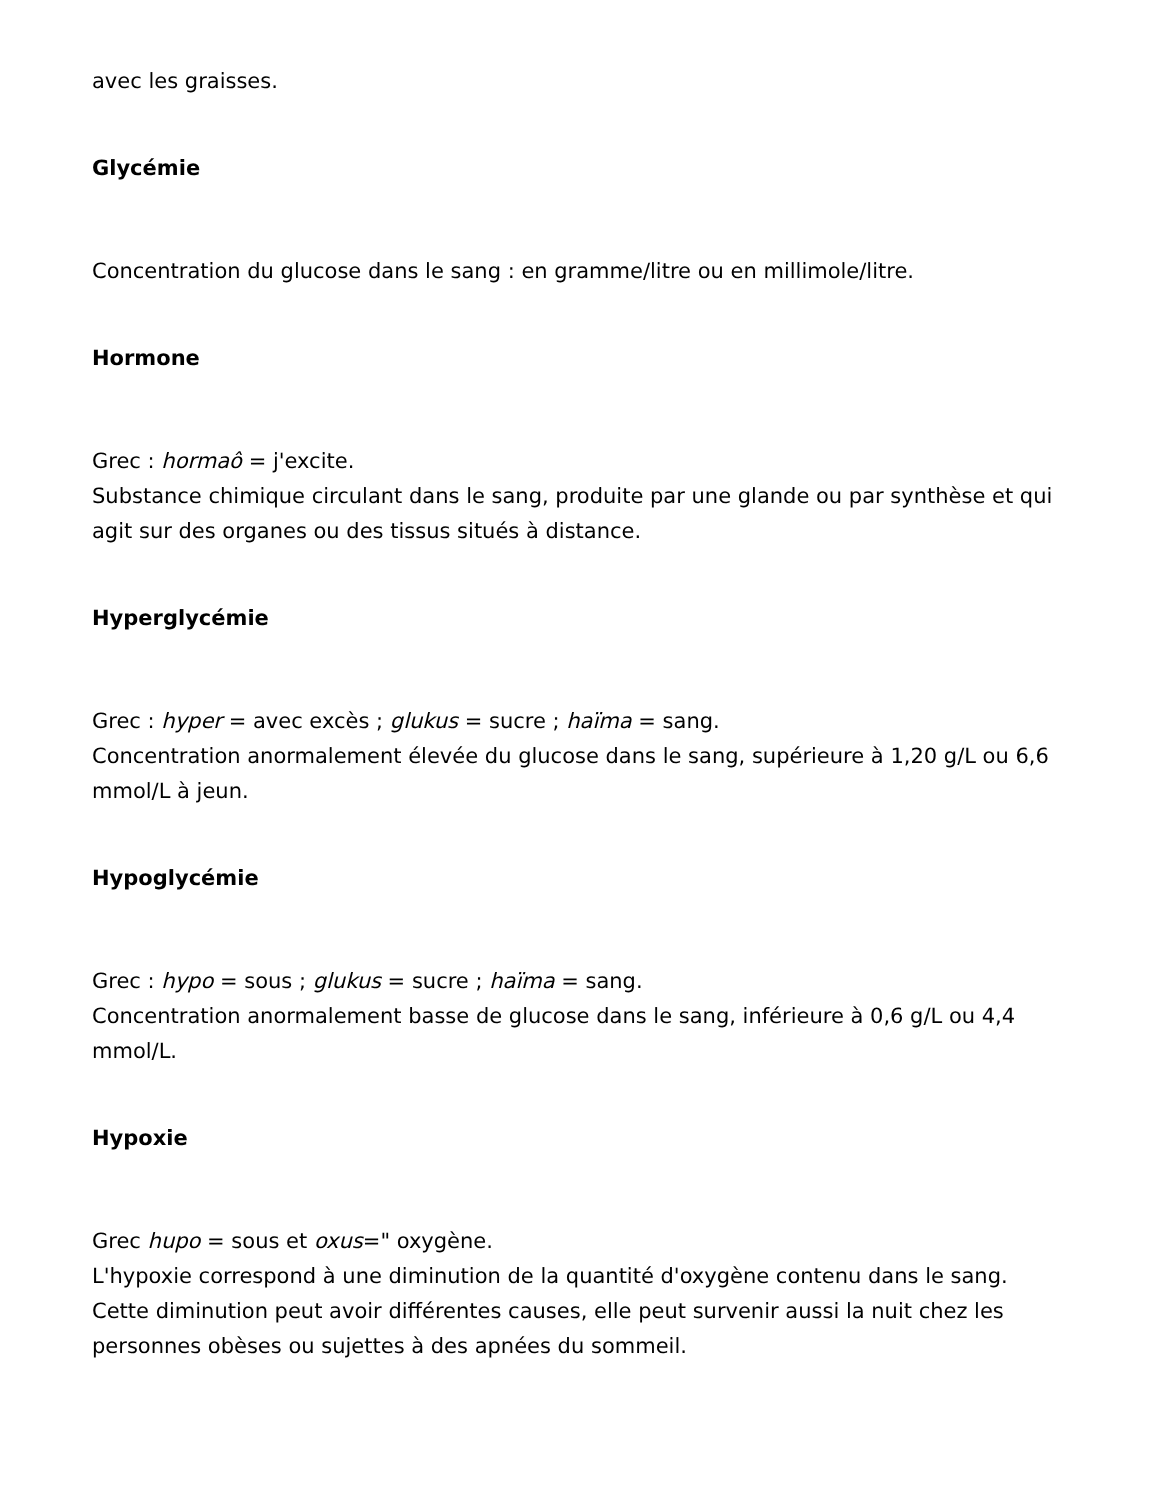avec les graisses.
Glycémie
Concentration du glucose dans le sang : en gramme/litre ou en millimole/litre.
Hormone
Grec : hormaô = j'excite.
Substance chimique circulant dans le sang, produite par une glande ou par synthèse et qui agit sur des organes ou des tissus situés à distance.
Hyperglycémie
Grec : hyper = avec excès ; glukus = sucre ; haïma = sang.
Concentration anormalement élevée du glucose dans le sang, supérieure à 1,20 g/L ou 6,6 mmol/L à jeun.
Hypoglycémie
Grec : hypo = sous ; glukus = sucre ; haïma = sang.
Concentration anormalement basse de glucose dans le sang, inférieure à 0,6 g/L ou 4,4 mmol/L.
Hypoxie
Grec hupo = sous et oxus=" oxygène.
L'hypoxie correspond à une diminution de la quantité d'oxygène contenu dans le sang. Cette diminution peut avoir différentes causes, elle peut survenir aussi la nuit chez les personnes obèses ou sujettes à des apnées du sommeil.